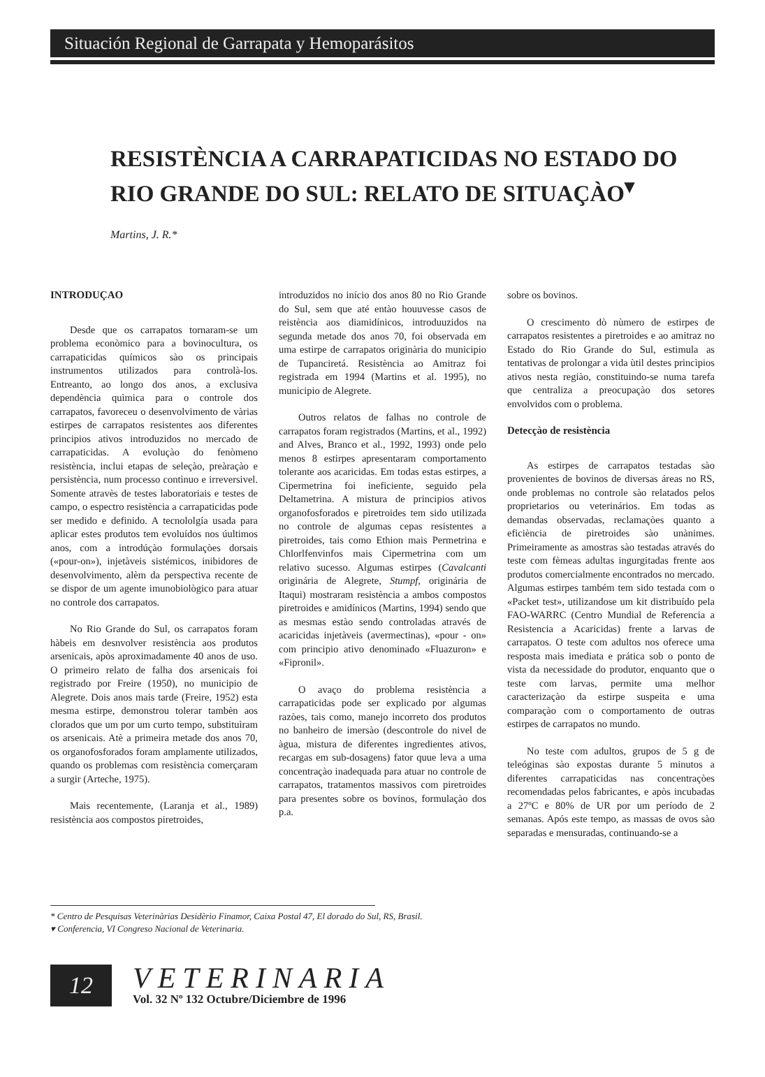Situación Regional de Garrapata y Hemoparásitos
RESISTÈNCIA A CARRAPATICIDAS NO ESTADO DO RIO GRANDE DO SUL: RELATO DE SITUAÇÀO<sup>▾</sup>
Martins, J. R.*
INTRODUÇAO
Desde que os carrapatos tornaram-se um problema econòmico para a bovinocultura, os carrapaticidas químicos sào os principais instrumentos utilizados para controlà-los. Entreanto, ao longo dos anos, a exclusiva dependència quìmica para o controle dos carrapatos, favoreceu o desenvolvimento de vàrias estirpes de carrapatos resistentes aos diferentes principios ativos introduzidos no mercado de carrapaticidas. A evoluçào do fenòmeno resistència, inclui etapas de seleçào, preàraçào e persistència, num processo contìnuo e irreversivel. Somente atravès de testes laboratoriais e testes de campo, o espectro resistència a carrapaticidas pode ser medido e definido. A tecnololgía usada para aplicar estes produtos tem evoluídos nos úultimos anos, com a introdúçào formulaçòes dorsais («pour-on»), injetàveis sistémicos, inibidores de desenvolvimento, alèm da perspectiva recente de se dispor de um agente imunobiològico para atuar no controle dos carrapatos.
No Rio Grande do Sul, os carrapatos foram hàbeis em desnvolver resistència aos produtos arsenicais, apòs aproximadamente 40 anos de uso. O primeiro relato de falha dos arsenicais foi registrado por Freire (1950), no municipio de Alegrete. Dois anos mais tarde (Freire, 1952) esta mesma estirpe, demonstrou tolerar tambèn aos clorados que um por um curto tempo, substituìram os arsenicais. Atè a primeira metade dos anos 70, os organofosforados foram amplamente utilizados, quando os problemas com resistència comerçaram a surgir (Arteche, 1975).
Mais recentemente, (Laranja et al., 1989) resistència aos compostos piretroides,
introduzidos no início dos anos 80 no Rio Grande do Sul, sem que até entào houuvesse casos de reistència aos diamidínicos, introduuzidos na segunda metade dos anos 70, foi observada em uma estirpe de carrapatos originària do municipio de Tupanciretá. Resistència ao Amitraz foi registrada em 1994 (Martins et al. 1995), no municipio de Alegrete.
Outros relatos de falhas no controle de carrapatos foram registrados (Martins, et al., 1992) and Alves, Branco et al., 1992, 1993) onde pelo menos 8 estirpes apresentaram comportamento tolerante aos acaricidas. Em todas estas estirpes, a Cipermetrina foi ineficiente, seguido pela Deltametrina. A mistura de principios ativos organofosforados e piretroides tem sido utilizada no controle de algumas cepas resistentes a piretroides, tais como Ethion mais Permetrina e Chlorlfenvinfos mais Cipermetrina com um relativo sucesso. Algumas estirpes (Cavalcanti originária de Alegrete, Stumpf, originária de Itaqui) mostraram resistència a ambos compostos piretroides e amidínicos (Martins, 1994) sendo que as mesmas estào sendo controladas através de acaricidas injetàveis (avermectinas), «pour - on» com principio ativo denominado «Fluazuron» e «Fipronil».
O avaço do problema resistència a carrapaticidas pode ser explicado por algumas razòes, tais como, manejo incorreto dos produtos no banheiro de imersào (descontrole do nivel de àgua, mistura de diferentes ingredientes ativos, recargas em sub-dosagens) fator quue leva a uma concentraçào inadequada para atuar no controle de carrapatos, tratamentos massivos com piretroides para presentes sobre os bovinos, formulaçào dos p.a.
sobre os bovinos.
O crescimento dò nùmero de estirpes de carrapatos resistentes a piretroides e ao amitraz no Estado do Rio Grande do Sul, estimula as tentativas de prolongar a vida ùtil destes princìpios ativos nesta regiào, constituindo-se numa tarefa que centraliza a preocupaçào dos setores envolvidos com o problema.
Detecçào de resistència
As estirpes de carrapatos testadas sào provenientes de bovinos de diversas áreas no RS, onde problemas no controle sào relatados pelos proprietarios ou veterinários. Em todas as demandas observadas, reclamaçòes quanto a eficiència de piretroides sào unànimes. Primeiramente as amostras sào testadas através do teste com fèmeas adultas ingurgitadas frente aos produtos comercialmente encontrados no mercado. Algumas estirpes também tem sido testada com o «Packet test», utilizandose um kit distribuído pela FAO-WARRC (Centro Mundial de Referencia a Resistencia a Acaricidas) frente a larvas de carrapatos. O teste com adultos nos oferece uma resposta mais imediata e prática sob o ponto de vista da necessidade do produtor, enquanto que o teste com larvas, permite uma melhor caracterizaçào da estirpe suspeita e uma comparaçào com o comportamento de outras estirpes de carrapatos no mundo.
No teste com adultos, grupos de 5 g de teleóginas sào expostas durante 5 minutos a diferentes carrapaticidas nas concentraçòes recomendadas pelos fabricantes, e apòs incubadas a 27ºC e 80% de UR por um período de 2 semanas. Após este tempo, as massas de ovos sào separadas e mensuradas, continuando-se a
* Centro de Pesquisas Veterinàrias Desidèrio Finamor, Caixa Postal 47, El dorado do Sul, RS, Brasil.
▾ Conferencia, VI Congreso Nacional de Veterinaria.
12
VETERINARIA
Vol. 32 Nº 132 Octubre/Diciembre de 1996